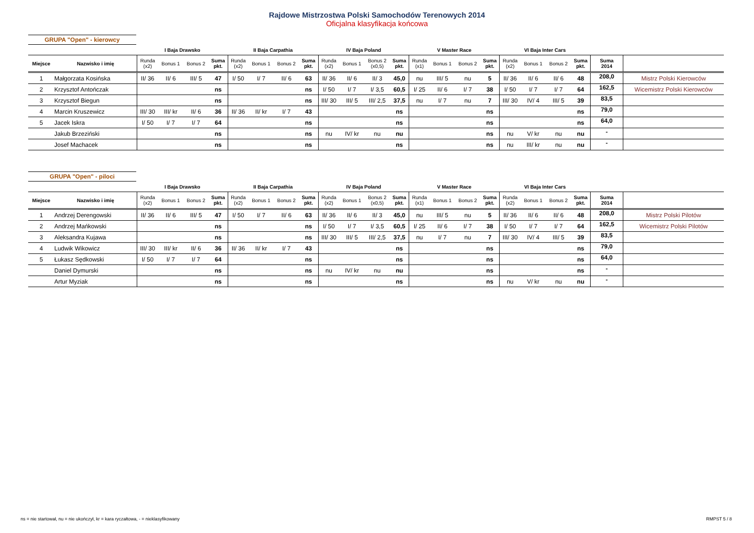Rajdowe Mistrzostwa Polski Samochodów Terenowych 2014
Oficjalna klasyfikacja końcowa
GRUPA "Open" - kierowcy
| | | I Baja Drawsko | | | | II Baja Carpathia | | | | IV Baja Poland | | | | V Master Race | | | | VI Baja Inter Cars | | | | | |
| --- | --- | --- | --- | --- | --- | --- | --- | --- | --- | --- | --- | --- | --- | --- | --- | --- | --- | --- | --- | --- | --- | --- | --- |
| Miejsce | Nazwisko i imię | Runda (x2) | Bonus 1 | Bonus 2 | Suma pkt. | Runda (x2) | Bonus 1 | Bonus 2 | Suma pkt. | Runda (x2) | Bonus 1 | Bonus 2 (x0,5) | Suma pkt. | Runda (x1) | Bonus 1 | Bonus 2 | Suma pkt. | Runda (x2) | Bonus 1 | Bonus 2 | Suma pkt. | Suma 2014 | |
| 1 | Małgorzata Kosińska | II/ 36 | II/ 6 | III/ 5 | 47 | I/ 50 | I/ 7 | II/ 6 | 63 | II/ 36 | II/ 6 | II/ 3 | 45,0 | nu | III/ 5 | nu | 5 | II/ 36 | II/ 6 | II/ 6 | 48 | 208,0 | Mistrz Polski Kierowców |
| 2 | Krzysztof Antończak | | | | ns | | | | ns | I/ 50 | I/ 7 | I/ 3,5 | 60,5 | I/ 25 | II/ 6 | I/ 7 | 38 | I/ 50 | I/ 7 | I/ 7 | 64 | 162,5 | Wicemistrz Polski Kierowców |
| 3 | Krzysztof Biegun | | | | ns | | | | ns | III/ 30 | III/ 5 | III/ 2,5 | 37,5 | nu | I/ 7 | nu | 7 | III/ 30 | IV/ 4 | III/ 5 | 39 | 83,5 | |
| 4 | Marcin Kruszewicz | III/ 30 | III/ kr | II/ 6 | 36 | II/ 36 | II/ kr | I/ 7 | 43 | | | | ns | | | | ns | | | | ns | 79,0 | |
| 5 | Jacek Iskra | I/ 50 | I/ 7 | I/ 7 | 64 | | | | ns | | | | ns | | | | ns | | | | ns | 64,0 | |
| | Jakub Brzeziński | | | | ns | | | | ns | nu | IV/ kr | nu | nu | | | | ns | nu | V/ kr | nu | nu | - | |
| | Josef Machacek | | | | ns | | | | ns | | | | ns | | | | ns | nu | III/ kr | nu | nu | - | |
GRUPA "Open" - piloci
| | | I Baja Drawsko | | | | II Baja Carpathia | | | | IV Baja Poland | | | | V Master Race | | | | VI Baja Inter Cars | | | | | |
| --- | --- | --- | --- | --- | --- | --- | --- | --- | --- | --- | --- | --- | --- | --- | --- | --- | --- | --- | --- | --- | --- | --- | --- |
| Miejsce | Nazwisko i imię | Runda (x2) | Bonus 1 | Bonus 2 | Suma pkt. | Runda (x2) | Bonus 1 | Bonus 2 | Suma pkt. | Runda (x2) | Bonus 1 | Bonus 2 (x0,5) | Suma pkt. | Runda (x1) | Bonus 1 | Bonus 2 | Suma pkt. | Runda (x2) | Bonus 1 | Bonus 2 | Suma pkt. | Suma 2014 | |
| 1 | Andrzej Derengowski | II/ 36 | II/ 6 | III/ 5 | 47 | I/ 50 | I/ 7 | II/ 6 | 63 | II/ 36 | II/ 6 | II/ 3 | 45,0 | nu | III/ 5 | nu | 5 | II/ 36 | II/ 6 | II/ 6 | 48 | 208,0 | Mistrz Polski Pilotów |
| 2 | Andrzej Mańkowski | | | | ns | | | | ns | I/ 50 | I/ 7 | I/ 3,5 | 60,5 | I/ 25 | II/ 6 | I/ 7 | 38 | I/ 50 | I/ 7 | I/ 7 | 64 | 162,5 | Wicemistrz Polski Pilotów |
| 3 | Aleksandra Kujawa | | | | ns | | | | ns | III/ 30 | III/ 5 | III/ 2,5 | 37,5 | nu | I/ 7 | nu | 7 | III/ 30 | IV/ 4 | III/ 5 | 39 | 83,5 | |
| 4 | Ludwik Wikowicz | III/ 30 | III/ kr | II/ 6 | 36 | II/ 36 | II/ kr | I/ 7 | 43 | | | | ns | | | | ns | | | | ns | 79,0 | |
| 5 | Łukasz Sędkowski | I/ 50 | I/ 7 | I/ 7 | 64 | | | | ns | | | | ns | | | | ns | | | | ns | 64,0 | |
| | Daniel Dymurski | | | | ns | | | | ns | nu | IV/ kr | nu | nu | | | | ns | | | | ns | - | |
| | Artur Myziak | | | | ns | | | | ns | | | | ns | | | | ns | nu | V/ kr | nu | nu | - | |
ns = nie startował, nu = nie ukończył, kr = kara ryczałtowa, - = nieklasyfikowany
RMPST 5 / 8